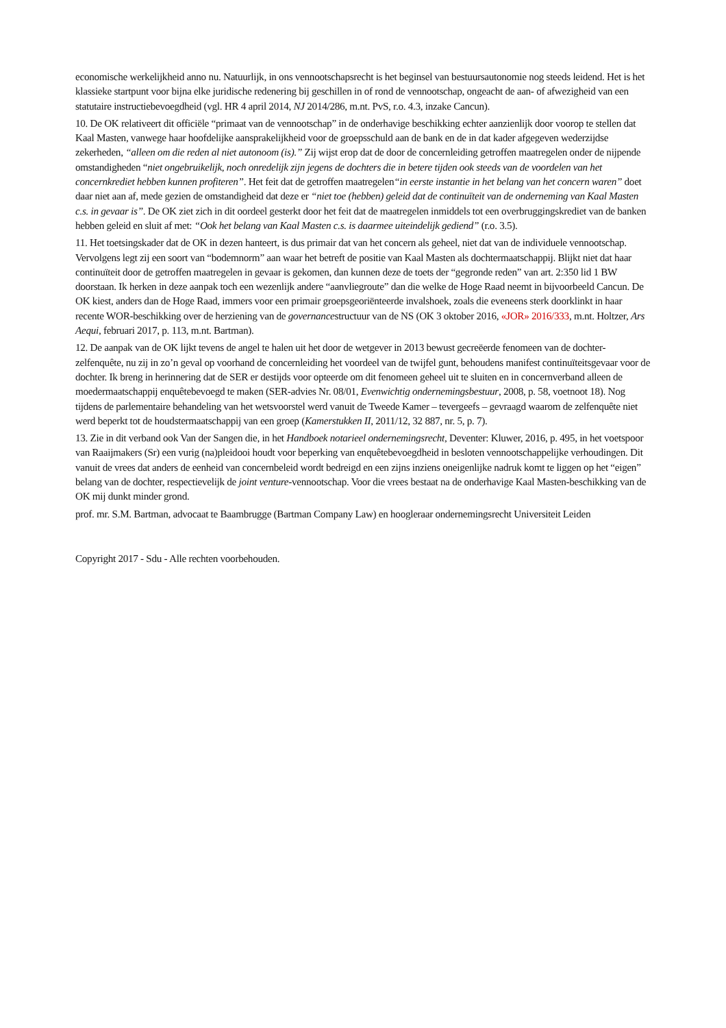economische werkelijkheid anno nu. Natuurlijk, in ons vennootschapsrecht is het beginsel van bestuursautonomie nog steeds leidend. Het is het klassieke startpunt voor bijna elke juridische redenering bij geschillen in of rond de vennootschap, ongeacht de aan- of afwezigheid van een statutaire instructiebevoegdheid (vgl. HR 4 april 2014, NJ 2014/286, m.nt. PvS, r.o. 4.3, inzake Cancun).
10. De OK relativeert dit officiële “primaat van de vennootschap” in de onderhavige beschikking echter aanzienlijk door voorop te stellen dat Kaal Masten, vanwege haar hoofdelijke aansprakelijkheid voor de groepsschuld aan de bank en de in dat kader afgegeven wederzijdse zekerheden, “alleen om die reden al niet autonoom (is).” Zij wijst erop dat de door de concernleiding getroffen maatregelen onder de nijpende omstandigheden “niet ongebruikelijk, noch onredelijk zijn jegens de dochters die in betere tijden ook steeds van de voordelen van het concernkrediet hebben kunnen profiteren”. Het feit dat de getroffen maatregelen“in eerste instantie in het belang van het concern waren” doet daar niet aan af, mede gezien de omstandigheid dat deze er “niet toe (hebben) geleid dat de continuïteit van de onderneming van Kaal Masten c.s. in gevaar is”. De OK ziet zich in dit oordeel gesterkt door het feit dat de maatregelen inmiddels tot een overbruggingskrediet van de banken hebben geleid en sluit af met: “Ook het belang van Kaal Masten c.s. is daarmee uiteindelijk gediend” (r.o. 3.5).
11. Het toetsingskader dat de OK in dezen hanteert, is dus primair dat van het concern als geheel, niet dat van de individuele vennootschap. Vervolgens legt zij een soort van “bodemnorm” aan waar het betreft de positie van Kaal Masten als dochtermaatschappij. Blijkt niet dat haar continuïteit door de getroffen maatregelen in gevaar is gekomen, dan kunnen deze de toets der “gegronde reden” van art. 2:350 lid 1 BW doorstaan. Ik herken in deze aanpak toch een wezenlijk andere “aanvliegroute” dan die welke de Hoge Raad neemt in bijvoorbeeld Cancun. De OK kiest, anders dan de Hoge Raad, immers voor een primair groepsgeoriënteerde invalshoek, zoals die eveneens sterk doorklinkt in haar recente WOR-beschikking over de herziening van de governancestructuur van de NS (OK 3 oktober 2016, «JOR» 2016/333, m.nt. Holtzer, Ars Aequi, februari 2017, p. 113, m.nt. Bartman).
12. De aanpak van de OK lijkt tevens de angel te halen uit het door de wetgever in 2013 bewust gecreëerde fenomeen van de dochter-zelfenquête, nu zij in zo’n geval op voorhand de concernleiding het voordeel van de twijfel gunt, behoudens manifest continuïteitsgevaar voor de dochter. Ik breng in herinnering dat de SER er destijds voor opteerde om dit fenomeen geheel uit te sluiten en in concernverband alleen de moedermaatschappij enquêtebevoegd te maken (SER-advies Nr. 08/01, Evenwichtig ondernemingsbestuur, 2008, p. 58, voetnoot 18). Nog tijdens de parlementaire behandeling van het wetsvoorstel werd vanuit de Tweede Kamer – tevergeefs – gevraagd waarom de zelfenquête niet werd beperkt tot de houdstermaatschappij van een groep (Kamerstukken II, 2011/12, 32 887, nr. 5, p. 7).
13. Zie in dit verband ook Van der Sangen die, in het Handboek notarieel ondernemingsrecht, Deventer: Kluwer, 2016, p. 495, in het voetspoor van Raaijmakers (Sr) een vurig (na)pleidooi houdt voor beperking van enquêtebevoegdheid in besloten vennootschappelijke verhoudingen. Dit vanuit de vrees dat anders de eenheid van concernbeleid wordt bedreigd en een zijns inziens oneigenlijke nadruk komt te liggen op het “eigen” belang van de dochter, respectievelijk de joint venture-vennootschap. Voor die vrees bestaat na de onderhavige Kaal Masten-beschikking van de OK mij dunkt minder grond.
prof. mr. S.M. Bartman, advocaat te Baambrugge (Bartman Company Law) en hoogleraar ondernemingsrecht Universiteit Leiden
Copyright 2017 - Sdu - Alle rechten voorbehouden.